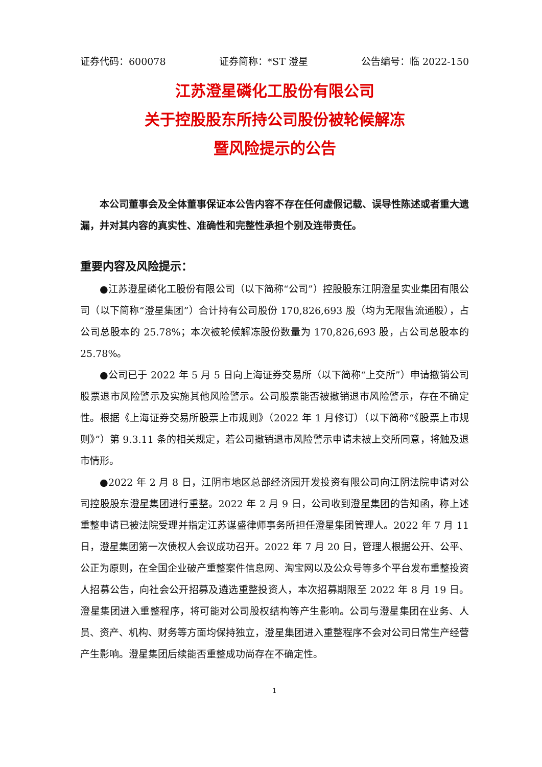证券代码：600078 证券简称：*ST 澄星 公告编号：临 2022-150
江苏澄星磷化工股份有限公司
关于控股股东所持公司股份被轮候解冻
暨风险提示的公告
本公司董事会及全体董事保证本公告内容不存在任何虚假记载、误导性陈述或者重大遗漏，并对其内容的真实性、准确性和完整性承担个别及连带责任。
重要内容及风险提示：
●江苏澄星磷化工股份有限公司（以下简称“公司”）控股股东江阴澄星实业集团有限公司（以下简称“澄星集团”）合计持有公司股份 170,826,693 股（均为无限售流通股），占公司总股本的 25.78%；本次被轮候解冻股份数量为 170,826,693 股，占公司总股本的 25.78%。
●公司已于 2022 年 5 月 5 日向上海证券交易所（以下简称“上交所”）申请撤销公司股票退市风险警示及实施其他风险警示。公司股票能否被撤销退市风险警示，存在不确定性。根据《上海证券交易所股票上市规则》（2022 年 1 月修订）（以下简称“《股票上市规则》”）第 9.3.11 条的相关规定，若公司撤销退市风险警示申请未被上交所同意，将触及退市情形。
●2022 年 2 月 8 日，江阴市地区总部经济园开发投资有限公司向江阴法院申请对公司控股股东澄星集团进行重整。2022 年 2 月 9 日，公司收到澄星集团的告知函，称上述重整申请已被法院受理并指定江苏谋盛律师事务所担任澄星集团管理人。2022 年 7 月 11 日，澄星集团第一次债权人会议成功召开。2022 年 7 月 20 日，管理人根据公开、公平、公正为原则，在全国企业破产重整案件信息网、淘宝网以及公众号等多个平台发布重整投资人招募公告，向社会公开招募及遴选重整投资人，本次招募期限至 2022 年 8 月 19 日。澄星集团进入重整程序，将可能对公司股权结构等产生影响。公司与澄星集团在业务、人员、资产、机构、财务等方面均保持独立，澄星集团进入重整程序不会对公司日常生产经营产生影响。澄星集团后续能否重整成功尚存在不确定性。
1